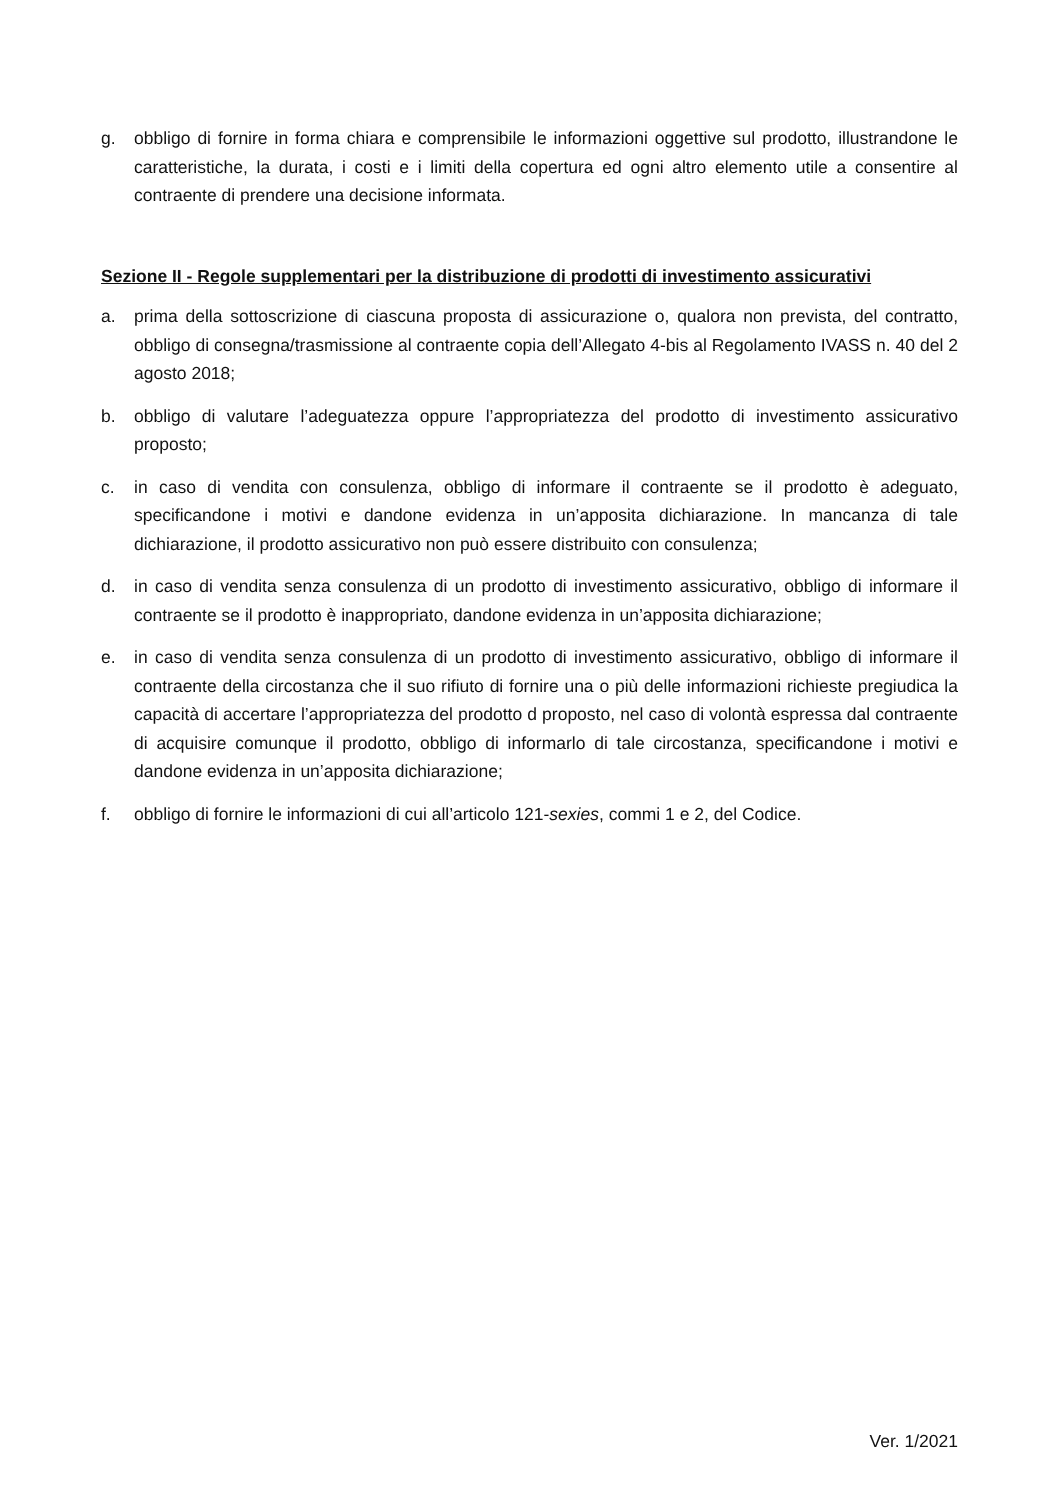g. obbligo di fornire in forma chiara e comprensibile le informazioni oggettive sul prodotto, illustrandone le caratteristiche, la durata, i costi e i limiti della copertura ed ogni altro elemento utile a consentire al contraente di prendere una decisione informata.
Sezione II - Regole supplementari per la distribuzione di prodotti di investimento assicurativi
a. prima della sottoscrizione di ciascuna proposta di assicurazione o, qualora non prevista, del contratto, obbligo di consegna/trasmissione al contraente copia dell’Allegato 4-bis al Regolamento IVASS n. 40 del 2 agosto 2018;
b. obbligo di valutare l’adeguatezza oppure l’appropriatezza del prodotto di investimento assicurativo proposto;
c. in caso di vendita con consulenza, obbligo di informare il contraente se il prodotto è adeguato, specificandone i motivi e dandone evidenza in un’apposita dichiarazione. In mancanza di tale dichiarazione, il prodotto assicurativo non può essere distribuito con consulenza;
d. in caso di vendita senza consulenza di un prodotto di investimento assicurativo, obbligo di informare il contraente se il prodotto è inappropriato, dandone evidenza in un’apposita dichiarazione;
e. in caso di vendita senza consulenza di un prodotto di investimento assicurativo, obbligo di informare il contraente della circostanza che il suo rifiuto di fornire una o più delle informazioni richieste pregiudica la capacità di accertare l’appropriatezza del prodotto d proposto, nel caso di volontà espressa dal contraente di acquisire comunque il prodotto, obbligo di informarlo di tale circostanza, specificandone i motivi e dandone evidenza in un’apposita dichiarazione;
f. obbligo di fornire le informazioni di cui all’articolo 121-sexies, commi 1 e 2, del Codice.
Ver. 1/2021